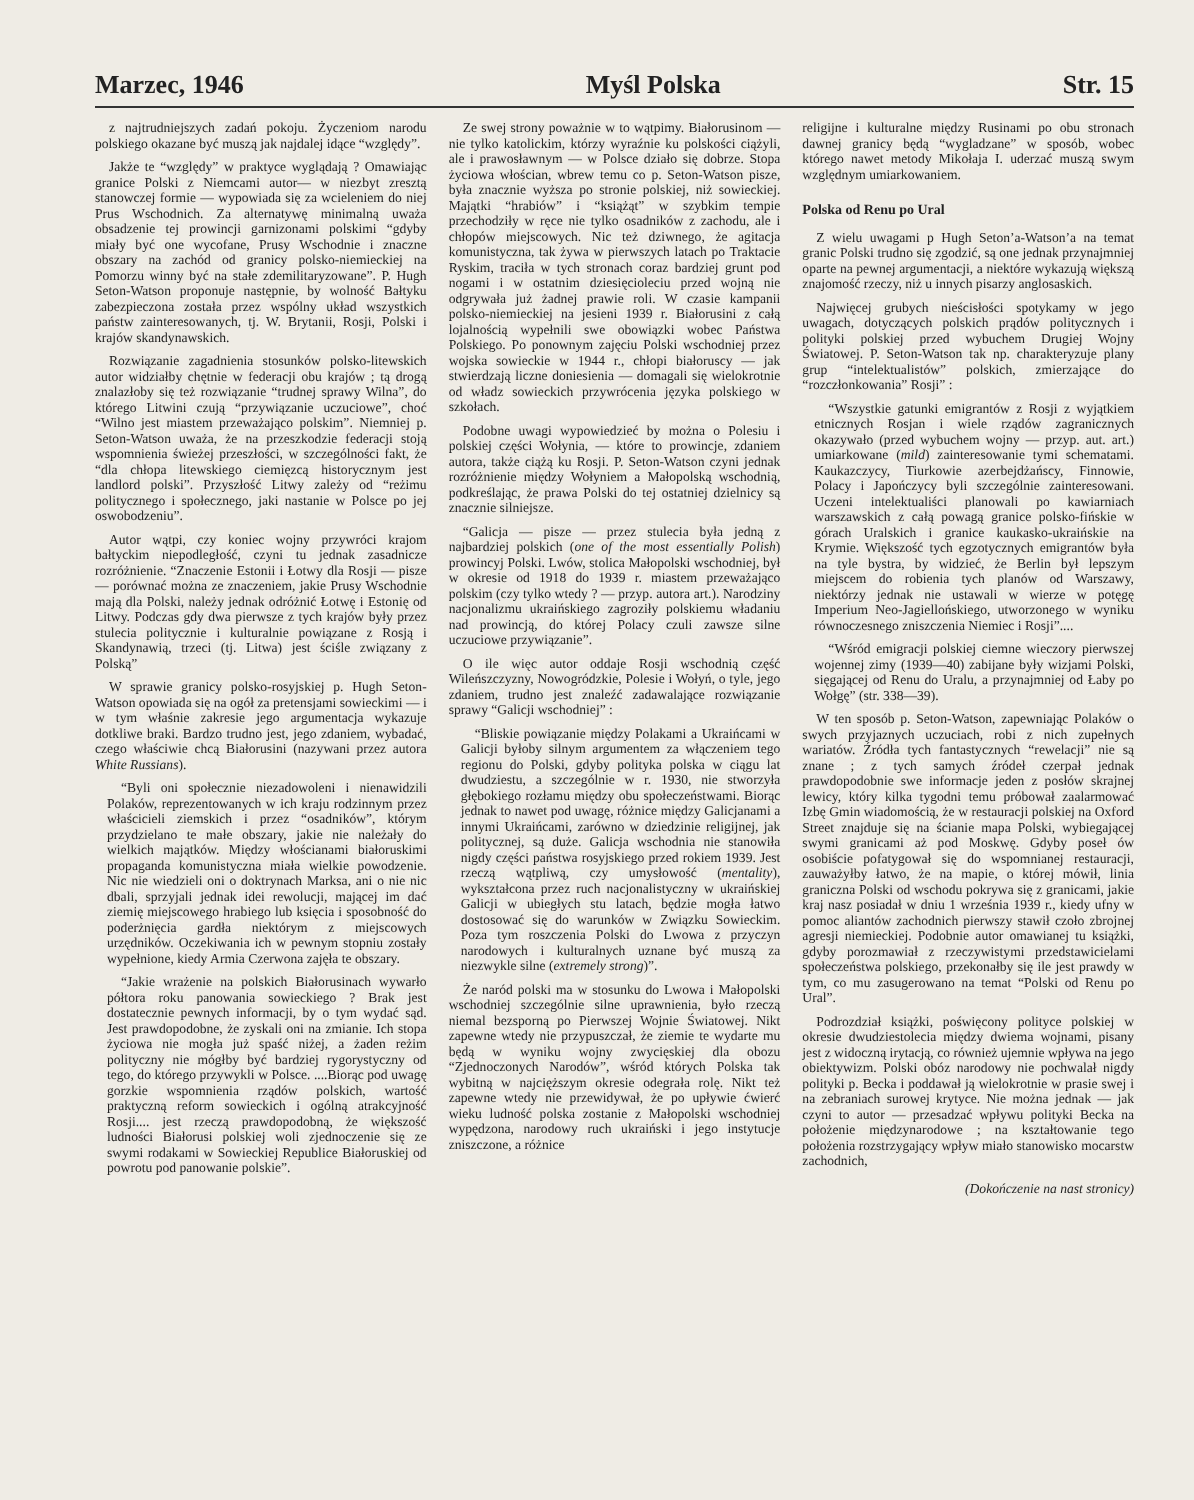Marzec, 1946 Myśl Polska Str. 15
z najtrudniejszych zadań pokoju. Życzeniom narodu polskiego okazane być muszą jak najdalej idące “względy”.
Jakże te “względy” w praktyce wyglądają ? Omawiając granice Polski z Niemcami autor— w niezbyt zresztą stanowczej formie — wypowiada się za wcieleniem do niej Prus Wschodnich. Za alternatywę minimalną uważa obsadzenie tej prowincji garnizonami polskimi “gdyby miały być one wycofane, Prusy Wschodnie i znaczne obszary na zachód od granicy polsko-niemieckiej na Pomorzu winny być na stałe zdemilitaryzowane”. P. Hugh Seton-Watson proponuje następnie, by wolność Bałtyku zabezpieczona została przez wspólny układ wszystkich państw zainteresowanych, tj. W. Brytanii, Rosji, Polski i krajów skandynawskich.
Rozwiązanie zagadnienia stosunków polsko-litewskich autor widziałby chętnie w federacji obu krajów ; tą drogą znalazłoby się też rozwiązanie “trudnej sprawy Wilna”, do którego Litwini czują “przywiązanie uczuciowe”, choć “Wilno jest miastem przeważająco polskim”. Niemniej p. Seton-Watson uważa, że na przeszkodzie federacji stoją wspomnienia świeżej przeszłości, w szczególności fakt, że “dla chłopa litewskiego ciemięzcą historycznym jest landlord polski”. Przyszłość Litwy zależy od “reżimu politycznego i społecznego, jaki nastanie w Polsce po jej oswobodzeniu”.
Autor wątpi, czy koniec wojny przywróci krajom bałtyckim niepodległość, czyni tu jednak zasadnicze rozróżnienie. “Znaczenie Estonii i Łotwy dla Rosji — pisze — porównać można ze znaczeniem, jakie Prusy Wschodnie mają dla Polski, należy jednak odróżnić Łotwę i Estonię od Litwy. Podczas gdy dwa pierwsze z tych krajów były przez stulecia politycznie i kulturalnie powiązane z Rosją i Skandynawią, trzeci (tj. Litwa) jest ściśle związany z Polską”
W sprawie granicy polsko-rosyjskiej p. Hugh Seton-Watson opowiada się na ogół za pretensjami sowieckimi — i w tym właśnie zakresie jego argumentacja wykazuje dotkliwe braki. Bardzo trudno jest, jego zdaniem, wybadać, czego właściwie chcą Białorusini (nazywani przez autora White Russians).
“Byli oni społecznie niezadowoleni i nienawidzili Polaków, reprezentowanych w ich kraju rodzinnym przez właścicieli ziemskich i przez “osadników”, którym przydzielano te małe obszary, jakie nie należały do wielkich majątków. Między włościanami białoruskimi propaganda komunistyczna miała wielkie powodzenie. Nic nie wiedzieli oni o doktrynach Marksa, ani o nie nic dbali, sprzyjali jednak idei rewolucji, mającej im dać ziemię miejscowego hrabiego lub księcia i sposobność do poderżnięcia gardła niektórym z miejscowych urzędników. Oczekiwania ich w pewnym stopniu zostały wypełnione, kiedy Armia Czerwona zajęła te obszary.
“Jakie wrażenie na polskich Białorusinach wywarło półtora roku panowania sowieckiego ? Brak jest dostatecznie pewnych informacji, by o tym wydać sąd. Jest prawdopodobne, że zyskali oni na zmianie. Ich stopa życiowa nie mogła już spaść niżej, a żaden reżim polityczny nie mógłby być bardziej rygorystyczny od tego, do którego przywykli w Polsce. ....Biorąc pod uwagę gorzkie wspomnienia rządów polskich, wartość praktyczną reform sowieckich i ogólną atrakcyjność Rosji.... jest rzeczą prawdopodobną, że większość ludności Białorusi polskiej woli zjednoczenie się ze swymi rodakami w Sowieckiej Republice Białoruskiej od powrotu pod panowanie polskie”.
Ze swej strony poważnie w to wątpimy. Białorusinom — nie tylko katolickim, którzy wyraźnie ku polskości ciążyli, ale i prawosławnym — w Polsce działo się dobrze. Stopa życiowa włościan, wbrew temu co p. Seton-Watson pisze, była znacznie wyższa po stronie polskiej, niż sowieckiej. Majątki “hrabiów” i “książąt” w szybkim tempie przechodziły w ręce nie tylko osadników z zachodu, ale i chłopów miejscowych. Nic też dziwnego, że agitacja komunistyczna, tak żywa w pierwszych latach po Traktacie Ryskim, traciła w tych stronach coraz bardziej grunt pod nogami i w ostatnim dziesięcioleciu przed wojną nie odgrywała już żadnej prawie roli. W czasie kampanii polsko-niemieckiej na jesieni 1939 r. Białorusini z całą lojalnością wypełnili swe obowiązki wobec Państwa Polskiego. Po ponownym zajęciu Polski wschodniej przez wojska sowieckie w 1944 r., chłopi białoruscy — jak stwierdzają liczne doniesienia — domagali się wielokrotnie od władz sowieckich przywrócenia języka polskiego w szkołach.
Podobne uwagi wypowiedzieć by można o Polesiu i polskiej części Wołynia, — które to prowincje, zdaniem autora, także ciążą ku Rosji. P. Seton-Watson czyni jednak rozróżnienie między Wołyniem a Małopolską wschodnią, podkreślając, że prawa Polski do tej ostatniej dzielnicy są znacznie silniejsze.
“Galicja — pisze — przez stulecia była jedną z najbardziej polskich (one of the most essentially Polish) prowincyj Polski. Lwów, stolica Małopolski wschodniej, był w okresie od 1918 do 1939 r. miastem przeważająco polskim (czy tylko wtedy ? — przyp. autora art.). Narodziny nacjonalizmu ukraińskiego zagroziły polskiemu władaniu nad prowincją, do której Polacy czuli zawsze silne uczuciowe przywiązanie”.
O ile więc autor oddaje Rosji wschodnią część Wileńszczyzny, Nowogródzkie, Polesie i Wołyń, o tyle, jego zdaniem, trudno jest znaleźć zadawalające rozwiązanie sprawy “Galicji wschodniej” :
“Bliskie powiązanie między Polakami a Ukraińcami w Galicji byłoby silnym argumentem za włączeniem tego regionu do Polski, gdyby polityka polska w ciągu lat dwudziestu, a szczególnie w r. 1930, nie stworzyła głębokiego rozłamu między obu społeczeństwami. Biorąc jednak to nawet pod uwagę, różnice między Galicjanami a innymi Ukraińcami, zarówno w dziedzinie religijnej, jak politycznej, są duże. Galicja wschodnia nie stanowiła nigdy części państwa rosyjskiego przed rokiem 1939. Jest rzeczą wątpliwą, czy umysłowość (mentality), wykształcona przez ruch nacjonalistyczny w ukraińskiej Galicji w ubiegłych stu latach, będzie mogła łatwo dostosować się do warunków w Związku Sowieckim. Poza tym roszczenia Polski do Lwowa z przyczyn narodowych i kulturalnych uznane być muszą za niezwykle silne (extremely strong)”.
Że naród polski ma w stosunku do Lwowa i Małopolski wschodniej szczególnie silne uprawnienia, było rzeczą niemal bezsporną po Pierwszej Wojnie Światowej. Nikt zapewne wtedy nie przypuszczał, że ziemie te wydarte mu będą w wyniku wojny zwycięskiej dla obozu “Zjednoczonych Narodów”, wśród których Polska tak wybitną w najcięższym okresie odegrała rolę. Nikt też zapewne wtedy nie przewidywał, że po upływie ćwierć wieku ludność polska zostanie z Małopolski wschodniej wypędzona, narodowy ruch ukraiński i jego instytucje zniszczone, a różnice
religijne i kulturalne między Rusinami po obu stronach dawnej granicy będą “wygladzane” w sposób, wobec którego nawet metody Mikołaja I. uderzać muszą swym względnym umiarkowaniem.
Polska od Renu po Ural
Z wielu uwagami p Hugh Seton’a-Watson’a na temat granic Polski trudno się zgodzić, są one jednak przynajmniej oparte na pewnej argumentacji, a niektóre wykazują większą znajomość rzeczy, niż u innych pisarzy anglosaskich.
Najwięcej grubych nieścisłości spotykamy w jego uwagach, dotyczących polskich prądów politycznych i polityki polskiej przed wybuchem Drugiej Wojny Światowej. P. Seton-Watson tak np. charakteryzuje plany grup “intelektualistów” polskich, zmierzające do “rozczłonkowania” Rosji” :
“Wszystkie gatunki emigrantów z Rosji z wyjątkiem etnicznych Rosjan i wiele rządów zagranicznych okazywało (przed wybuchem wojny — przyp. aut. art.) umiarkowane (mild) zainteresowanie tymi schematami. Kaukazczycy, Tiurkowie azerbejdżańscy, Finnowie, Polacy i Japończycy byli szczególnie zainteresowani. Uczeni intelektualiści planowali po kawiarniach warszawskich z całą powagą granice polsko-fińskie w górach Uralskich i granice kaukasko-ukraińskie na Krymie. Większość tych egzotycznych emigrantów była na tyle bystra, by widzieć, że Berlin był lepszym miejscem do robienia tych planów od Warszawy, niektórzy jednak nie ustawali w wierze w potęgę Imperium Neo-Jagiellońskiego, utworzonego w wyniku równoczesnego zniszczenia Niemiec i Rosji”....
“Wśród emigracji polskiej ciemne wieczory pierwszej wojennej zimy (1939—40) zabijane były wizjami Polski, sięgającej od Renu do Uralu, a przynajmniej od Łaby po Wołgę” (str. 338—39).
W ten sposób p. Seton-Watson, zapewniając Polaków o swych przyjaznych uczuciach, robi z nich zupełnych wariatów. Źródła tych fantastycznych “rewelacji” nie są znane ; z tych samych źródeł czerpał jednak prawdopodobnie swe informacje jeden z posłów skrajnej lewicy, który kilka tygodni temu próbował zaalarmować Izbę Gmin wiadomością, że w restauracji polskiej na Oxford Street znajduje się na ścianie mapa Polski, wybiegającej swymi granicami aż pod Moskwę. Gdyby poseł ów osobiście pofatygował się do wspomnianej restauracji, zauważyłby łatwo, że na mapie, o której mówił, linia graniczna Polski od wschodu pokrywa się z granicami, jakie kraj nasz posiadał w dniu 1 września 1939 r., kiedy ufny w pomoc aliantów zachodnich pierwszy stawił czoło zbrojnej agresji niemieckiej. Podobnie autor omawianej tu książki, gdyby porozmawiał z rzeczywistymi przedstawicielami społeczeństwa polskiego, przekonałby się ile jest prawdy w tym, co mu zasugerowano na temat “Polski od Renu po Ural”.
Podrozdział książki, poświęcony polityce polskiej w okresie dwudziestolecia między dwiema wojnami, pisany jest z widoczną irytacją, co również ujemnie wpływa na jego obiektywizm. Polski obóz narodowy nie pochwalał nigdy polityki p. Becka i poddawał ją wielokrotnie w prasie swej i na zebraniach surowej krytyce. Nie można jednak — jak czyni to autor — przesadzać wpływu polityki Becka na położenie międzynarodowe ; na kształtowanie tego położenia rozstrzygający wpływ miało stanowisko mocarstw zachodnich,
(Dokończenie na nast stronicy)